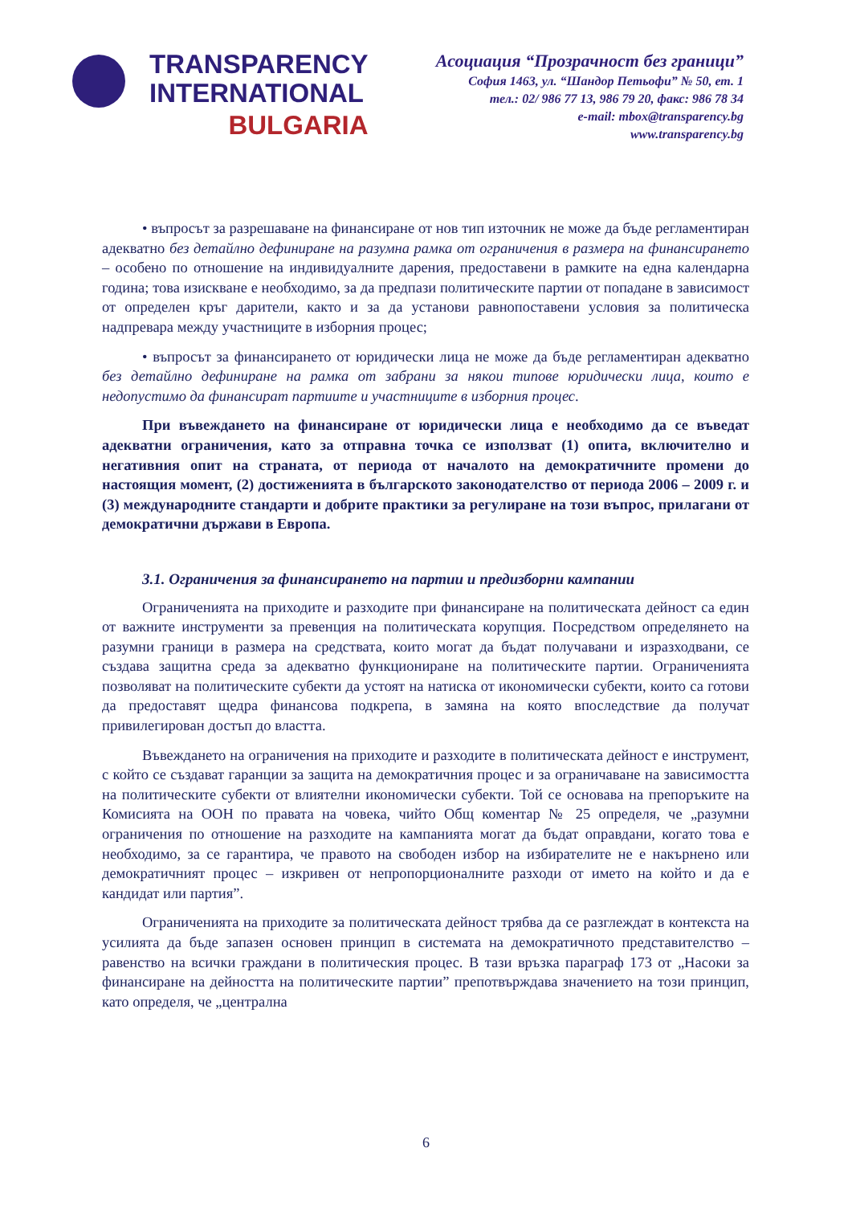TRANSPARENCY
INTERNATIONAL
BULGARIA
Асоциация “Прозрачност без граници”
София 1463, ул. “Шандор Петьофи” № 50, ет. 1
тел.: 02/ 986 77 13, 986 79 20, факс: 986 78 34
e-mail: mbox@transparency.bg
www.transparency.bg
• въпросът за разрешаване на финансиране от нов тип източник не може да бъде регламентиран адекватно без детайлно дефиниране на разумна рамка от ограничения в размера на финансирането – особено по отношение на индивидуалните дарения, предоставени в рамките на една календарна година; това изискване е необходимо, за да предпази политическите партии от попадане в зависимост от определен кръг дарители, както и за да установи равнопоставени условия за политическа надпревара между участниците в изборния процес;
• въпросът за финансирането от юридически лица не може да бъде регламентиран адекватно без детайлно дефиниране на рамка от забрани за някои типове юридически лица, които е недопустимо да финансират партиите и участниците в изборния процес.
При въвеждането на финансиране от юридически лица е необходимо да се въведат адекватни ограничения, като за отправна точка се използват (1) опита, включително и негативния опит на страната, от периода от началото на демократичните промени до настоящия момент, (2) достиженията в българското законодателство от периода 2006 – 2009 г. и (3) международните стандарти и добрите практики за регулиране на този въпрос, прилагани от демократични държави в Европа.
3.1. Ограничения за финансирането на партии и предизборни кампании
Ограниченията на приходите и разходите при финансиране на политическата дейност са един от важните инструменти за превенция на политическата корупция. Посредством определянето на разумни граници в размера на средствата, които могат да бъдат получавани и изразходвани, се създава защитна среда за адекватно функциониране на политическите партии. Ограниченията позволяват на политическите субекти да устоят на натиска от икономически субекти, които са готови да предоставят щедра финансова подкрепа, в замяна на която впоследствие да получат привилегирован достъп до властта.
Въвеждането на ограничения на приходите и разходите в политическата дейност е инструмент, с който се създават гаранции за защита на демократичния процес и за ограничаване на зависимостта на политическите субекти от влиятелни икономически субекти. Той се основава на препоръките на Комисията на ООН по правата на човека, чийто Общ коментар № 25 определя, че „разумни ограничения по отношение на разходите на кампанията могат да бъдат оправдани, когато това е необходимо, за се гарантира, че правото на свободен избор на избирателите не е накърнено или демократичният процес – изкривен от непропорционалните разходи от името на който и да е кандидат или партия”.
Ограниченията на приходите за политическата дейност трябва да се разглеждат в контекста на усилията да бъде запазен основен принцип в системата на демократичното представителство – равенство на всички граждани в политическия процес. В тази връзка параграф 173 от „Насоки за финансиране на дейността на политическите партии” препотвърждава значението на този принцип, като определя, че „централна
6